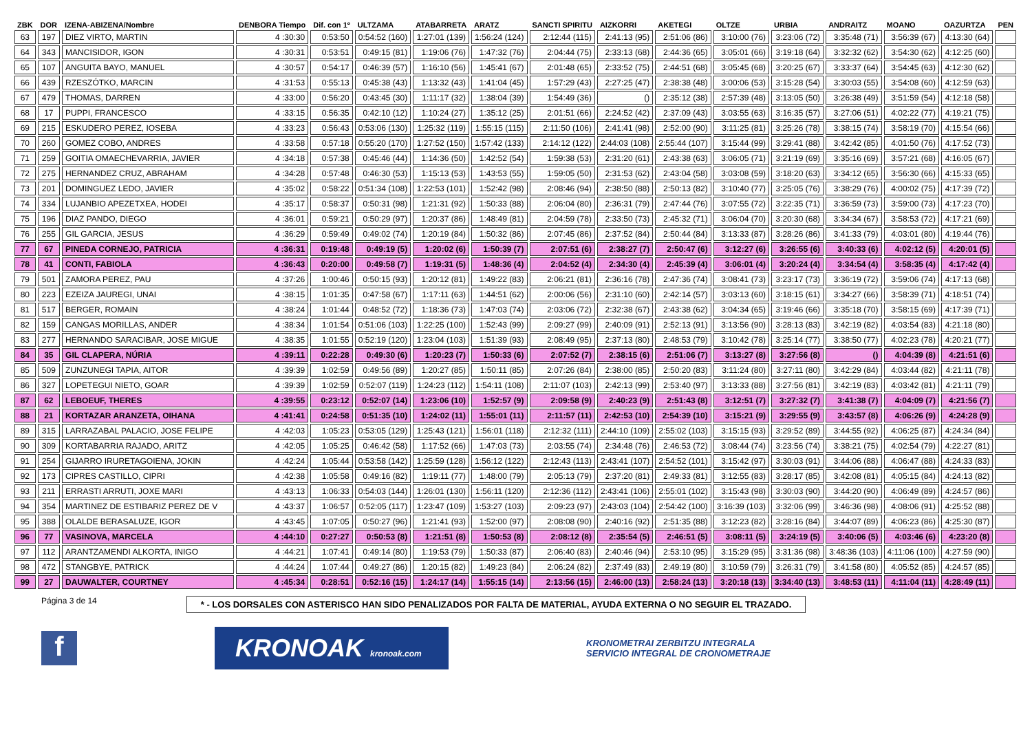| ZBK | DOR | IZENA-ABIZENA/Nombre | DENBORA Tiempo | Dif. con 1º | ULTZAMA | ATABARRETA | ARATZ | SANCTI SPIRITU | AIZKORRI | AKETEGI | OLTZE | URBIA | ANDRAITZ | MOANO | OAZURTZA | PEN |
| --- | --- | --- | --- | --- | --- | --- | --- | --- | --- | --- | --- | --- | --- | --- | --- | --- |
| 63 | 197 | DIEZ VIRTO, MARTIN | 4 :30:30 | 0:53:50 | 0:54:52 (160) | 1:27:01 (139) | 1:56:24 (124) | 2:12:44 (115) | 2:41:13 (95) | 2:51:06 (86) | 3:10:00 (76) | 3:23:06 (72) | 3:35:48 (71) | 3:56:39 (67) | 4:13:30 (64) | |
| 64 | 343 | MANCISIDOR, IGON | 4 :30:31 | 0:53:51 | 0:49:15 (81) | 1:19:06 (76) | 1:47:32 (76) | 2:04:44 (75) | 2:33:13 (68) | 2:44:36 (65) | 3:05:01 (66) | 3:19:18 (64) | 3:32:32 (62) | 3:54:30 (62) | 4:12:25 (60) | |
| 65 | 107 | ANGUITA BAYO, MANUEL | 4 :30:57 | 0:54:17 | 0:46:39 (57) | 1:16:10 (56) | 1:45:41 (67) | 2:01:48 (65) | 2:33:52 (75) | 2:44:51 (68) | 3:05:45 (68) | 3:20:25 (67) | 3:33:37 (64) | 3:54:45 (63) | 4:12:30 (62) | |
| 66 | 439 | RZESZÓTKO, MARCIN | 4 :31:53 | 0:55:13 | 0:45:38 (43) | 1:13:32 (43) | 1:41:04 (45) | 1:57:29 (43) | 2:27:25 (47) | 2:38:38 (48) | 3:00:06 (53) | 3:15:28 (54) | 3:30:03 (55) | 3:54:08 (60) | 4:12:59 (63) | |
| 67 | 479 | THOMAS, DARREN | 4 :33:00 | 0:56:20 | 0:43:45 (30) | 1:11:17 (32) | 1:38:04 (39) | 1:54:49 (36) | () | 2:35:12 (38) | 2:57:39 (48) | 3:13:05 (50) | 3:26:38 (49) | 3:51:59 (54) | 4:12:18 (58) | |
| 68 | 17 | PUPPI, FRANCESCO | 4 :33:15 | 0:56:35 | 0:42:10 (12) | 1:10:24 (27) | 1:35:12 (25) | 2:01:51 (66) | 2:24:52 (42) | 2:37:09 (43) | 3:03:55 (63) | 3:16:35 (57) | 3:27:06 (51) | 4:02:22 (77) | 4:19:21 (75) | |
| 69 | 215 | ESKUDERO PEREZ, IOSEBA | 4 :33:23 | 0:56:43 | 0:53:06 (130) | 1:25:32 (119) | 1:55:15 (115) | 2:11:50 (106) | 2:41:41 (98) | 2:52:00 (90) | 3:11:25 (81) | 3:25:26 (78) | 3:38:15 (74) | 3:58:19 (70) | 4:15:54 (66) | |
| 70 | 260 | GOMEZ COBO, ANDRES | 4 :33:58 | 0:57:18 | 0:55:20 (170) | 1:27:52 (150) | 1:57:42 (133) | 2:14:12 (122) | 2:44:03 (108) | 2:55:44 (107) | 3:15:44 (99) | 3:29:41 (88) | 3:42:42 (85) | 4:01:50 (76) | 4:17:52 (73) | |
| 71 | 259 | GOITIA OMAECHEVARRIA, JAVIER | 4 :34:18 | 0:57:38 | 0:45:46 (44) | 1:14:36 (50) | 1:42:52 (54) | 1:59:38 (53) | 2:31:20 (61) | 2:43:38 (63) | 3:06:05 (71) | 3:21:19 (69) | 3:35:16 (69) | 3:57:21 (68) | 4:16:05 (67) | |
| 72 | 275 | HERNANDEZ CRUZ, ABRAHAM | 4 :34:28 | 0:57:48 | 0:46:30 (53) | 1:15:13 (53) | 1:43:53 (55) | 1:59:05 (50) | 2:31:53 (62) | 2:43:04 (58) | 3:03:08 (59) | 3:18:20 (63) | 3:34:12 (65) | 3:56:30 (66) | 4:15:33 (65) | |
| 73 | 201 | DOMINGUEZ LEDO, JAVIER | 4 :35:02 | 0:58:22 | 0:51:34 (108) | 1:22:53 (101) | 1:52:42 (98) | 2:08:46 (94) | 2:38:50 (88) | 2:50:13 (82) | 3:10:40 (77) | 3:25:05 (76) | 3:38:29 (76) | 4:00:02 (75) | 4:17:39 (72) | |
| 74 | 334 | LUJANBIO APEZETXEA, HODEI | 4 :35:17 | 0:58:37 | 0:50:31 (98) | 1:21:31 (92) | 1:50:33 (88) | 2:06:04 (80) | 2:36:31 (79) | 2:47:44 (76) | 3:07:55 (72) | 3:22:35 (71) | 3:36:59 (73) | 3:59:00 (73) | 4:17:23 (70) | |
| 75 | 196 | DIAZ PANDO, DIEGO | 4 :36:01 | 0:59:21 | 0:50:29 (97) | 1:20:37 (86) | 1:48:49 (81) | 2:04:59 (78) | 2:33:50 (73) | 2:45:32 (71) | 3:06:04 (70) | 3:20:30 (68) | 3:34:34 (67) | 3:58:53 (72) | 4:17:21 (69) | |
| 76 | 255 | GIL GARCIA, JESUS | 4 :36:29 | 0:59:49 | 0:49:02 (74) | 1:20:19 (84) | 1:50:32 (86) | 2:07:45 (86) | 2:37:52 (84) | 2:50:44 (84) | 3:13:33 (87) | 3:28:26 (86) | 3:41:33 (79) | 4:03:01 (80) | 4:19:44 (76) | |
| 77 | 67 | PINEDA CORNEJO, PATRICIA | 4 :36:31 | 0:19:48 | 0:49:19 (5) | 1:20:02 (6) | 1:50:39 (7) | 2:07:51 (6) | 2:38:27 (7) | 2:50:47 (6) | 3:12:27 (6) | 3:26:55 (6) | 3:40:33 (6) | 4:02:12 (5) | 4:20:01 (5) | |
| 78 | 41 | CONTI, FABIOLA | 4 :36:43 | 0:20:00 | 0:49:58 (7) | 1:19:31 (5) | 1:48:36 (4) | 2:04:52 (4) | 2:34:30 (4) | 2:45:39 (4) | 3:06:01 (4) | 3:20:24 (4) | 3:34:54 (4) | 3:58:35 (4) | 4:17:42 (4) | |
| 79 | 501 | ZAMORA PEREZ, PAU | 4 :37:26 | 1:00:46 | 0:50:15 (93) | 1:20:12 (81) | 1:49:22 (83) | 2:06:21 (81) | 2:36:16 (78) | 2:47:36 (74) | 3:08:41 (73) | 3:23:17 (73) | 3:36:19 (72) | 3:59:06 (74) | 4:17:13 (68) | |
| 80 | 223 | EZEIZA JAUREGI, UNAI | 4 :38:15 | 1:01:35 | 0:47:58 (67) | 1:17:11 (63) | 1:44:51 (62) | 2:00:06 (56) | 2:31:10 (60) | 2:42:14 (57) | 3:03:13 (60) | 3:18:15 (61) | 3:34:27 (66) | 3:58:39 (71) | 4:18:51 (74) | |
| 81 | 517 | BERGER, ROMAIN | 4 :38:24 | 1:01:44 | 0:48:52 (72) | 1:18:36 (73) | 1:47:03 (74) | 2:03:06 (72) | 2:32:38 (67) | 2:43:38 (62) | 3:04:34 (65) | 3:19:46 (66) | 3:35:18 (70) | 3:58:15 (69) | 4:17:39 (71) | |
| 82 | 159 | CANGAS MORILLAS, ANDER | 4 :38:34 | 1:01:54 | 0:51:06 (103) | 1:22:25 (100) | 1:52:43 (99) | 2:09:27 (99) | 2:40:09 (91) | 2:52:13 (91) | 3:13:56 (90) | 3:28:13 (83) | 3:42:19 (82) | 4:03:54 (83) | 4:21:18 (80) | |
| 83 | 277 | HERNANDO SARACIBAR, JOSE MIGUE | 4 :38:35 | 1:01:55 | 0:52:19 (120) | 1:23:04 (103) | 1:51:39 (93) | 2:08:49 (95) | 2:37:13 (80) | 2:48:53 (79) | 3:10:42 (78) | 3:25:14 (77) | 3:38:50 (77) | 4:02:23 (78) | 4:20:21 (77) | |
| 84 | 35 | GIL CLAPERA, NÚRIA | 4 :39:11 | 0:22:28 | 0:49:30 (6) | 1:20:23 (7) | 1:50:33 (6) | 2:07:52 (7) | 2:38:15 (6) | 2:51:06 (7) | 3:13:27 (8) | 3:27:56 (8) | () | 4:04:39 (8) | 4:21:51 (6) | |
| 85 | 509 | ZUNZUNEGI TAPIA, AITOR | 4 :39:39 | 1:02:59 | 0:49:56 (89) | 1:20:27 (85) | 1:50:11 (85) | 2:07:26 (84) | 2:38:00 (85) | 2:50:20 (83) | 3:11:24 (80) | 3:27:11 (80) | 3:42:29 (84) | 4:03:44 (82) | 4:21:11 (78) | |
| 86 | 327 | LOPETEGUI NIETO, GOAR | 4 :39:39 | 1:02:59 | 0:52:07 (119) | 1:24:23 (112) | 1:54:11 (108) | 2:11:07 (103) | 2:42:13 (99) | 2:53:40 (97) | 3:13:33 (88) | 3:27:56 (81) | 3:42:19 (83) | 4:03:42 (81) | 4:21:11 (79) | |
| 87 | 62 | LEBOEUF, THERES | 4 :39:55 | 0:23:12 | 0:52:07 (14) | 1:23:06 (10) | 1:52:57 (9) | 2:09:58 (9) | 2:40:23 (9) | 2:51:43 (8) | 3:12:51 (7) | 3:27:32 (7) | 3:41:38 (7) | 4:04:09 (7) | 4:21:56 (7) | |
| 88 | 21 | KORTAZAR ARANZETA, OIHANA | 4 :41:41 | 0:24:58 | 0:51:35 (10) | 1:24:02 (11) | 1:55:01 (11) | 2:11:57 (11) | 2:42:53 (10) | 2:54:39 (10) | 3:15:21 (9) | 3:29:55 (9) | 3:43:57 (8) | 4:06:26 (9) | 4:24:28 (9) | |
| 89 | 315 | LARRAZABAL PALACIO, JOSE FELIPE | 4 :42:03 | 1:05:23 | 0:53:05 (129) | 1:25:43 (121) | 1:56:01 (118) | 2:12:32 (111) | 2:44:10 (109) | 2:55:02 (103) | 3:15:15 (93) | 3:29:52 (89) | 3:44:55 (92) | 4:06:25 (87) | 4:24:34 (84) | |
| 90 | 309 | KORTABARRIA RAJADO, ARITZ | 4 :42:05 | 1:05:25 | 0:46:42 (58) | 1:17:52 (66) | 1:47:03 (73) | 2:03:55 (74) | 2:34:48 (76) | 2:46:53 (72) | 3:08:44 (74) | 3:23:56 (74) | 3:38:21 (75) | 4:02:54 (79) | 4:22:27 (81) | |
| 91 | 254 | GIJARRO IRURETAGOIENA, JOKIN | 4 :42:24 | 1:05:44 | 0:53:58 (142) | 1:25:59 (128) | 1:56:12 (122) | 2:12:43 (113) | 2:43:41 (107) | 2:54:52 (101) | 3:15:42 (97) | 3:30:03 (91) | 3:44:06 (88) | 4:06:47 (88) | 4:24:33 (83) | |
| 92 | 173 | CIPRES CASTILLO, CIPRI | 4 :42:38 | 1:05:58 | 0:49:16 (82) | 1:19:11 (77) | 1:48:00 (79) | 2:05:13 (79) | 2:37:20 (81) | 2:49:33 (81) | 3:12:55 (83) | 3:28:17 (85) | 3:42:08 (81) | 4:05:15 (84) | 4:24:13 (82) | |
| 93 | 211 | ERRASTI ARRUTI, JOXE MARI | 4 :43:13 | 1:06:33 | 0:54:03 (144) | 1:26:01 (130) | 1:56:11 (120) | 2:12:36 (112) | 2:43:41 (106) | 2:55:01 (102) | 3:15:43 (98) | 3:30:03 (90) | 3:44:20 (90) | 4:06:49 (89) | 4:24:57 (86) | |
| 94 | 354 | MARTINEZ DE ESTIBARIZ PEREZ DE V | 4 :43:37 | 1:06:57 | 0:52:05 (117) | 1:23:47 (109) | 1:53:27 (103) | 2:09:23 (97) | 2:43:03 (104) | 2:54:42 (100) | 3:16:39 (103) | 3:32:06 (99) | 3:46:36 (98) | 4:08:06 (91) | 4:25:52 (88) | |
| 95 | 388 | OLALDE BERASALUZE, IGOR | 4 :43:45 | 1:07:05 | 0:50:27 (96) | 1:21:41 (93) | 1:52:00 (97) | 2:08:08 (90) | 2:40:16 (92) | 2:51:35 (88) | 3:12:23 (82) | 3:28:16 (84) | 3:44:07 (89) | 4:06:23 (86) | 4:25:30 (87) | |
| 96 | 77 | VASINOVA, MARCELA | 4 :44:10 | 0:27:27 | 0:50:53 (8) | 1:21:51 (8) | 1:50:53 (8) | 2:08:12 (8) | 2:35:54 (5) | 2:46:51 (5) | 3:08:11 (5) | 3:24:19 (5) | 3:40:06 (5) | 4:03:46 (6) | 4:23:20 (8) | |
| 97 | 112 | ARANTZAMENDI ALKORTA, INIGO | 4 :44:21 | 1:07:41 | 0:49:14 (80) | 1:19:53 (79) | 1:50:33 (87) | 2:06:40 (83) | 2:40:46 (94) | 2:53:10 (95) | 3:15:29 (95) | 3:31:36 (98) | 3:48:36 (103) | 4:11:06 (100) | 4:27:59 (90) | |
| 98 | 472 | STANGBYE, PATRICK | 4 :44:24 | 1:07:44 | 0:49:27 (86) | 1:20:15 (82) | 1:49:23 (84) | 2:06:24 (82) | 2:37:49 (83) | 2:49:19 (80) | 3:10:59 (79) | 3:26:31 (79) | 3:41:58 (80) | 4:05:52 (85) | 4:24:57 (85) | |
| 99 | 27 | DAUWALTER, COURTNEY | 4 :45:34 | 0:28:51 | 0:52:16 (15) | 1:24:17 (14) | 1:55:15 (14) | 2:13:56 (15) | 2:46:00 (13) | 2:58:24 (13) | 3:20:18 (13) | 3:34:40 (13) | 3:48:53 (11) | 4:11:04 (11) | 4:28:49 (11) | |
Página 3 de 14
* - LOS DORSALES CON ASTERISCO HAN SIDO PENALIZADOS POR FALTA DE MATERIAL, AYUDA EXTERNA O NO SEGUIR EL TRAZADO.
f
KRONOAK kronoak.com
KRONOMETRAI ZERBITZU INTEGRALA
SERVICIO INTEGRAL DE CRONOMETRAJE